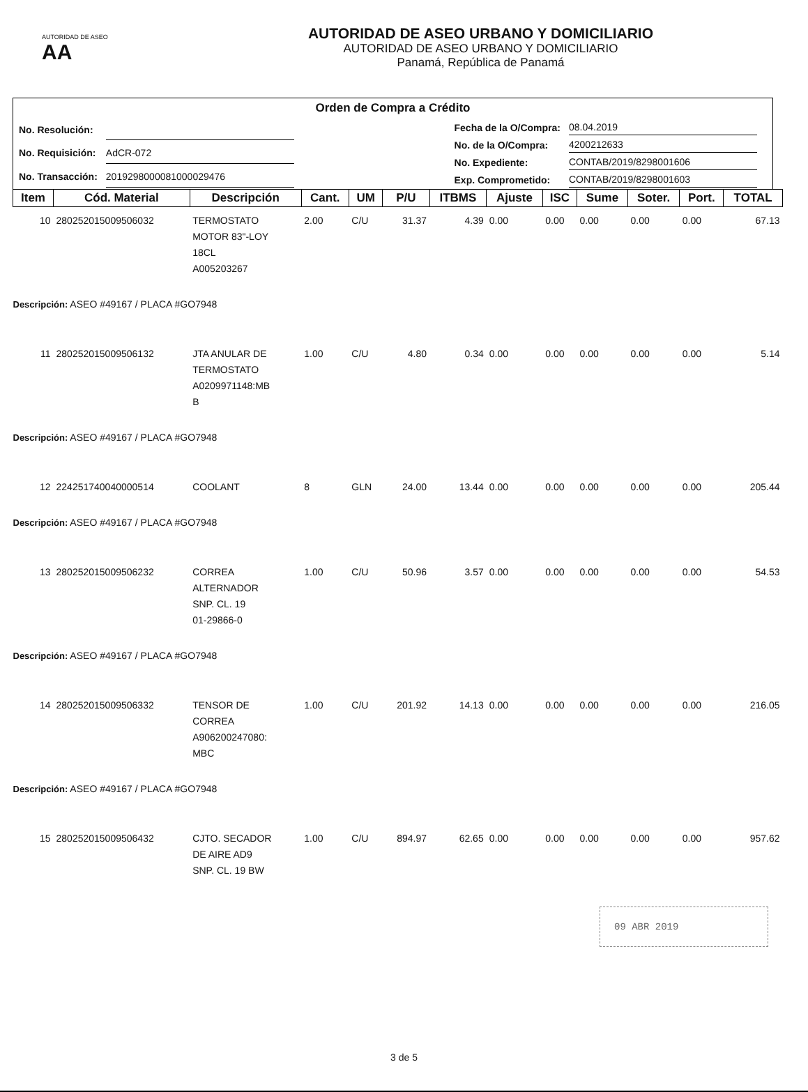AUTORIDAD DE ASEO AA
AUTORIDAD DE ASEO URBANO Y DOMICILIARIO
AUTORIDAD DE ASEO URBANO Y DOMICILIARIO
Panamá, República de Panamá
Orden de Compra a Crédito
| No. Resolución: | |
| No. Requisición: | AdCR-072 |
| No. Transacción: | 2019298000081000029476 |
| Fecha de la O/Compra: | 08.04.2019 |
| No. de la O/Compra: | 4200212633 |
| No. Expediente: | CONTAB/2019/8298001606 |
| Exp. Comprometido: | CONTAB/2019/8298001603 |
| Item | Cód. Material | Descripción | Cant. | UM | P/U | ITBMS | Ajuste | ISC | Sume | Soter. | Port. | TOTAL |
| --- | --- | --- | --- | --- | --- | --- | --- | --- | --- | --- | --- | --- |
| 10 | 280252015009506032 | TERMOSTATO MOTOR 83"-LOY 18CL A005203267 | 2.00 | C/U | 31.37 | 4.39 | 0.00 | 0.00 | 0.00 | 0.00 | 0.00 | 67.13 |
| Descripción: ASEO #49167 / PLACA #GO7948 | | | | | | | | | | | | |
| 11 | 280252015009506132 | JTA ANULAR DE TERMOSTATO A0209971148:MB B | 1.00 | C/U | 4.80 | 0.34 | 0.00 | 0.00 | 0.00 | 0.00 | 0.00 | 5.14 |
| Descripción: ASEO #49167 / PLACA #GO7948 | | | | | | | | | | | | |
| 12 | 224251740040000514 | COOLANT | 8 | GLN | 24.00 | 13.44 | 0.00 | 0.00 | 0.00 | 0.00 | 0.00 | 205.44 |
| Descripción: ASEO #49167 / PLACA #GO7948 | | | | | | | | | | | | |
| 13 | 280252015009506232 | CORREA ALTERNADOR SNP. CL. 19 01-29866-0 | 1.00 | C/U | 50.96 | 3.57 | 0.00 | 0.00 | 0.00 | 0.00 | 0.00 | 54.53 |
| Descripción: ASEO #49167 / PLACA #GO7948 | | | | | | | | | | | | |
| 14 | 280252015009506332 | TENSOR DE CORREA A906200247080: MBC | 1.00 | C/U | 201.92 | 14.13 | 0.00 | 0.00 | 0.00 | 0.00 | 0.00 | 216.05 |
| Descripción: ASEO #49167 / PLACA #GO7948 | | | | | | | | | | | | |
| 15 | 280252015009506432 | CJTO. SECADOR DE AIRE AD9 SNP. CL. 19 BW | 1.00 | C/U | 894.97 | 62.65 | 0.00 | 0.00 | 0.00 | 0.00 | 0.00 | 957.62 |
09 ABR 2019
3 de 5